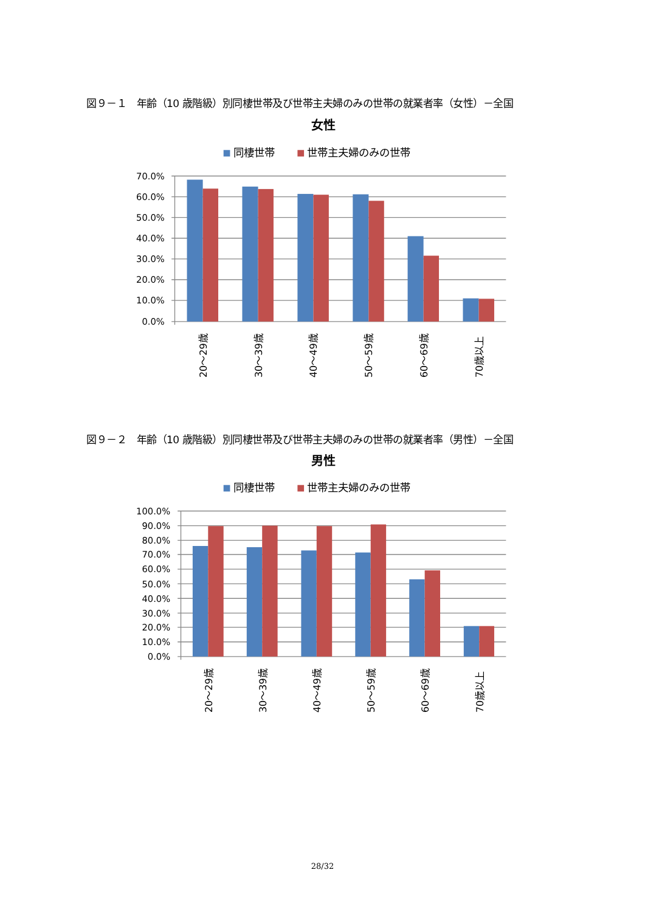図９－１　年齢（10 歳階級）別同棲世帯及び世帯主夫婦のみの世帯の就業者率（女性）－全国
女性
同棲世帯
世帯主夫婦のみの世帯
70.0%
60.0%
50.0%
40.0%
30.0%
20.0%
10.0%
0.0%
20～29歳
30～39歳
40～49歳
50～59歳
60～69歳
70歳以上
図９－２　年齢（10 歳階級）別同棲世帯及び世帯主夫婦のみの世帯の就業者率（男性）－全国
男性
同棲世帯
世帯主夫婦のみの世帯
100.0%
90.0%
80.0%
70.0%
60.0%
50.0%
40.0%
30.0%
20.0%
10.0%
0.0%
20～29歳
30～39歳
40～49歳
50～59歳
60～69歳
70歳以上
28/32